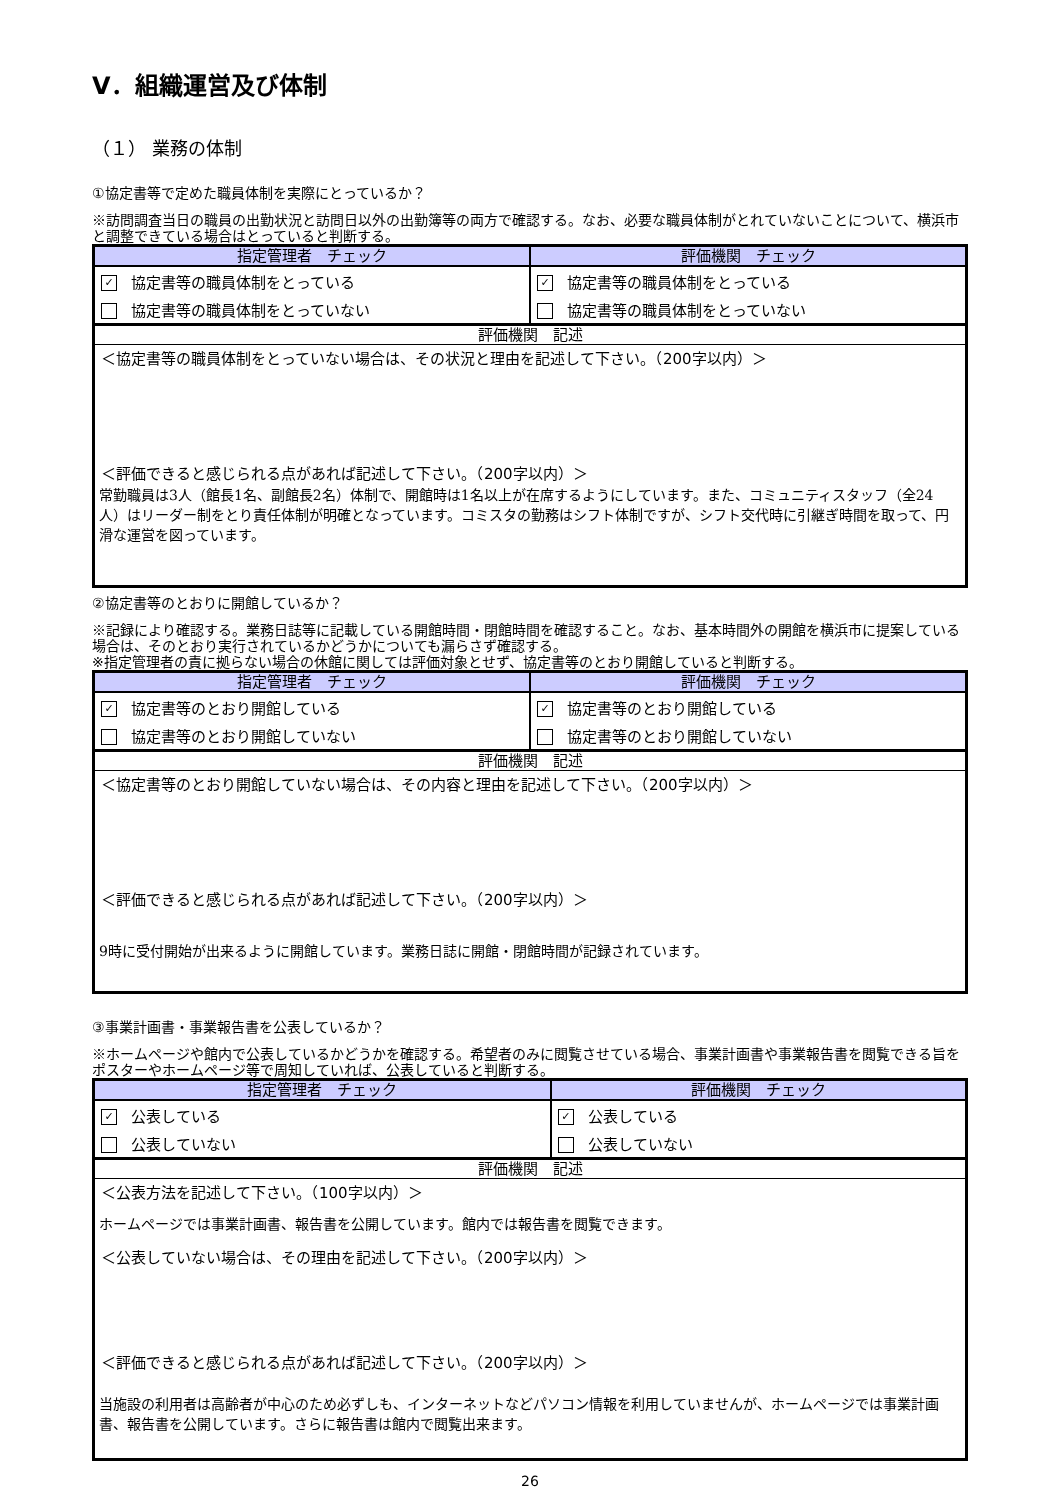Ⅴ．組織運営及び体制
（１） 業務の体制
①協定書等で定めた職員体制を実際にとっているか？
※訪問調査当日の職員の出勤状況と訪問日以外の出勤簿等の両方で確認する。なお、必要な職員体制がとれていないことについて、横浜市と調整できている場合はとっていると判断する。
| 指定管理者 チェック | 評価機関 チェック |
| --- | --- |
| ✓ 協定書等の職員体制をとっている | ✓ 協定書等の職員体制をとっている |
| 協定書等の職員体制をとっていない | 協定書等の職員体制をとっていない |
評価機関　記述
＜協定書等の職員体制をとっていない場合は、その状況と理由を記述して下さい。（200字以内）＞
＜評価できると感じられる点があれば記述して下さい。（200字以内）＞
常勤職員は3人（館長1名、副館長2名）体制で、開館時は1名以上が在席するようにしています。また、コミュニティスタッフ（全24人）はリーダー制をとり責任体制が明確となっています。コミスタの勤務はシフト体制ですが、シフト交代時に引継ぎ時間を取って、円滑な運営を図っています。
②協定書等のとおりに開館しているか？
※記録により確認する。業務日誌等に記載している開館時間・閉館時間を確認すること。なお、基本時間外の開館を横浜市に提案している場合は、そのとおり実行されているかどうかについても漏らさず確認する。
※指定管理者の責に拠らない場合の休館に関しては評価対象とせず、協定書等のとおり開館していると判断する。
| 指定管理者 チェック | 評価機関 チェック |
| --- | --- |
| ✓ 協定書等のとおり開館している | ✓ 協定書等のとおり開館している |
| 協定書等のとおり開館していない | 協定書等のとおり開館していない |
評価機関　記述
＜協定書等のとおり開館していない場合は、その内容と理由を記述して下さい。（200字以内）＞
＜評価できると感じられる点があれば記述して下さい。（200字以内）＞
9時に受付開始が出来るように開館しています。業務日誌に開館・閉館時間が記録されています。
③事業計画書・事業報告書を公表しているか？
※ホームページや館内で公表しているかどうかを確認する。希望者のみに閲覧させている場合、事業計画書や事業報告書を閲覧できる旨をポスターやホームページ等で周知していれば、公表していると判断する。
| 指定管理者 チェック | 評価機関 チェック |
| --- | --- |
| ✓ 公表している | ✓ 公表している |
| 公表していない | 公表していない |
評価機関　記述
＜公表方法を記述して下さい。（100字以内）＞
ホームページでは事業計画書、報告書を公開しています。館内では報告書を閲覧できます。
＜公表していない場合は、その理由を記述して下さい。（200字以内）＞
＜評価できると感じられる点があれば記述して下さい。（200字以内）＞
当施設の利用者は高齢者が中心のため必ずしも、インターネットなどパソコン情報を利用していませんが、ホームページでは事業計画書、報告書を公開しています。さらに報告書は館内で閲覧出来ます。
26